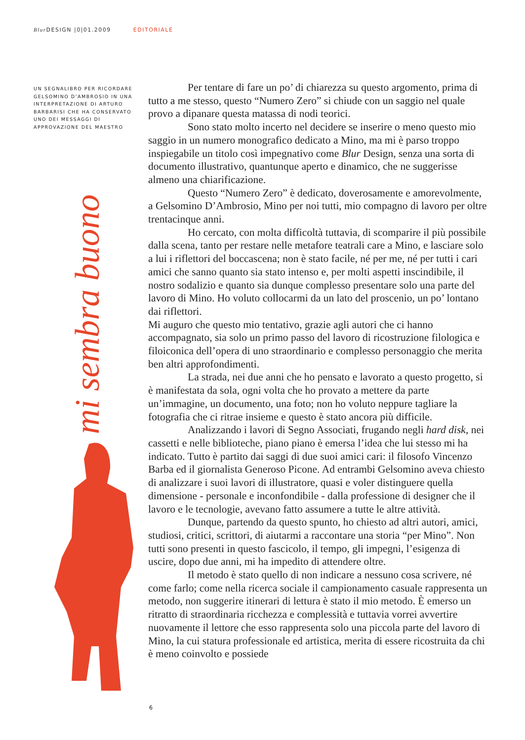Blur DESIGN |0|01.2009 EDITORIALE
UN SEGNALIBRO PER RICORDARE GELSOMINO D’AMBROSIO IN UNA INTERPRETAZIONE DI ARTURO BARBARISI CHE HA CONSERVATO UNO DEI MESSAGGI DI APPROVAZIONE DEL MAESTRO
mi sembra buono
Per tentare di fare un po’ di chiarezza su questo argomento, prima di tutto a me stesso, questo “Numero Zero” si chiude con un saggio nel quale provo a dipanare questa matassa di nodi teorici.
Sono stato molto incerto nel decidere se inserire o meno questo mio saggio in un numero monografico dedicato a Mino, ma mi è parso troppo inspiegabile un titolo così impegnativo come Blur Design, senza una sorta di documento illustrativo, quantunque aperto e dinamico, che ne suggerisse almeno una chiarificazione.
Questo “Numero Zero” è dedicato, doverosamente e amorevolmente, a Gelsomino D’Ambrosio, Mino per noi tutti, mio compagno di lavoro per oltre trentacinque anni.
Ho cercato, con molta difficoltà tuttavia, di scomparire il più possibile dalla scena, tanto per restare nelle metafore teatrali care a Mino, e lasciare solo a lui i riflettori del boccascena; non è stato facile, né per me, né per tutti i cari amici che sanno quanto sia stato intenso e, per molti aspetti inscindibile, il nostro sodalizio e quanto sia dunque complesso presentare solo una parte del lavoro di Mino. Ho voluto collocarmi da un lato del proscenio, un po’ lontano dai riflettori.
Mi auguro che questo mio tentativo, grazie agli autori che ci hanno accompagnato, sia solo un primo passo del lavoro di ricostruzione filologica e filoiconica dell’opera di uno straordinario e complesso personaggio che merita ben altri approfondimenti.
La strada, nei due anni che ho pensato e lavorato a questo progetto, si è manifestata da sola, ogni volta che ho provato a mettere da parte un’immagine, un documento, una foto; non ho voluto neppure tagliare la fotografia che ci ritrae insieme e questo è stato ancora più difficile.
Analizzando i lavori di Segno Associati, frugando negli hard disk, nei cassetti e nelle biblioteche, piano piano è emersa l’idea che lui stesso mi ha indicato. Tutto è partito dai saggi di due suoi amici cari: il filosofo Vincenzo Barba ed il giornalista Generoso Picone. Ad entrambi Gelsomino aveva chiesto di analizzare i suoi lavori di illustratore, quasi e voler distinguere quella dimensione - personale e inconfondibile - dalla professione di designer che il lavoro e le tecnologie, avevano fatto assumere a tutte le altre attività.
Dunque, partendo da questo spunto, ho chiesto ad altri autori, amici, studiosi, critici, scrittori, di aiutarmi a raccontare una storia “per Mino”. Non tutti sono presenti in questo fascicolo, il tempo, gli impegni, l’esigenza di uscire, dopo due anni, mi ha impedito di attendere oltre.
Il metodo è stato quello di non indicare a nessuno cosa scrivere, né come farlo; come nella ricerca sociale il campionamento casuale rappresenta un metodo, non suggerire itinerari di lettura è stato il mio metodo. È emerso un ritratto di straordinaria ricchezza e complessità e tuttavia vorrei avvertire nuovamente il lettore che esso rappresenta solo una piccola parte del lavoro di Mino, la cui statura professionale ed artistica, merita di essere ricostruita da chi è meno coinvolto e possiede
6